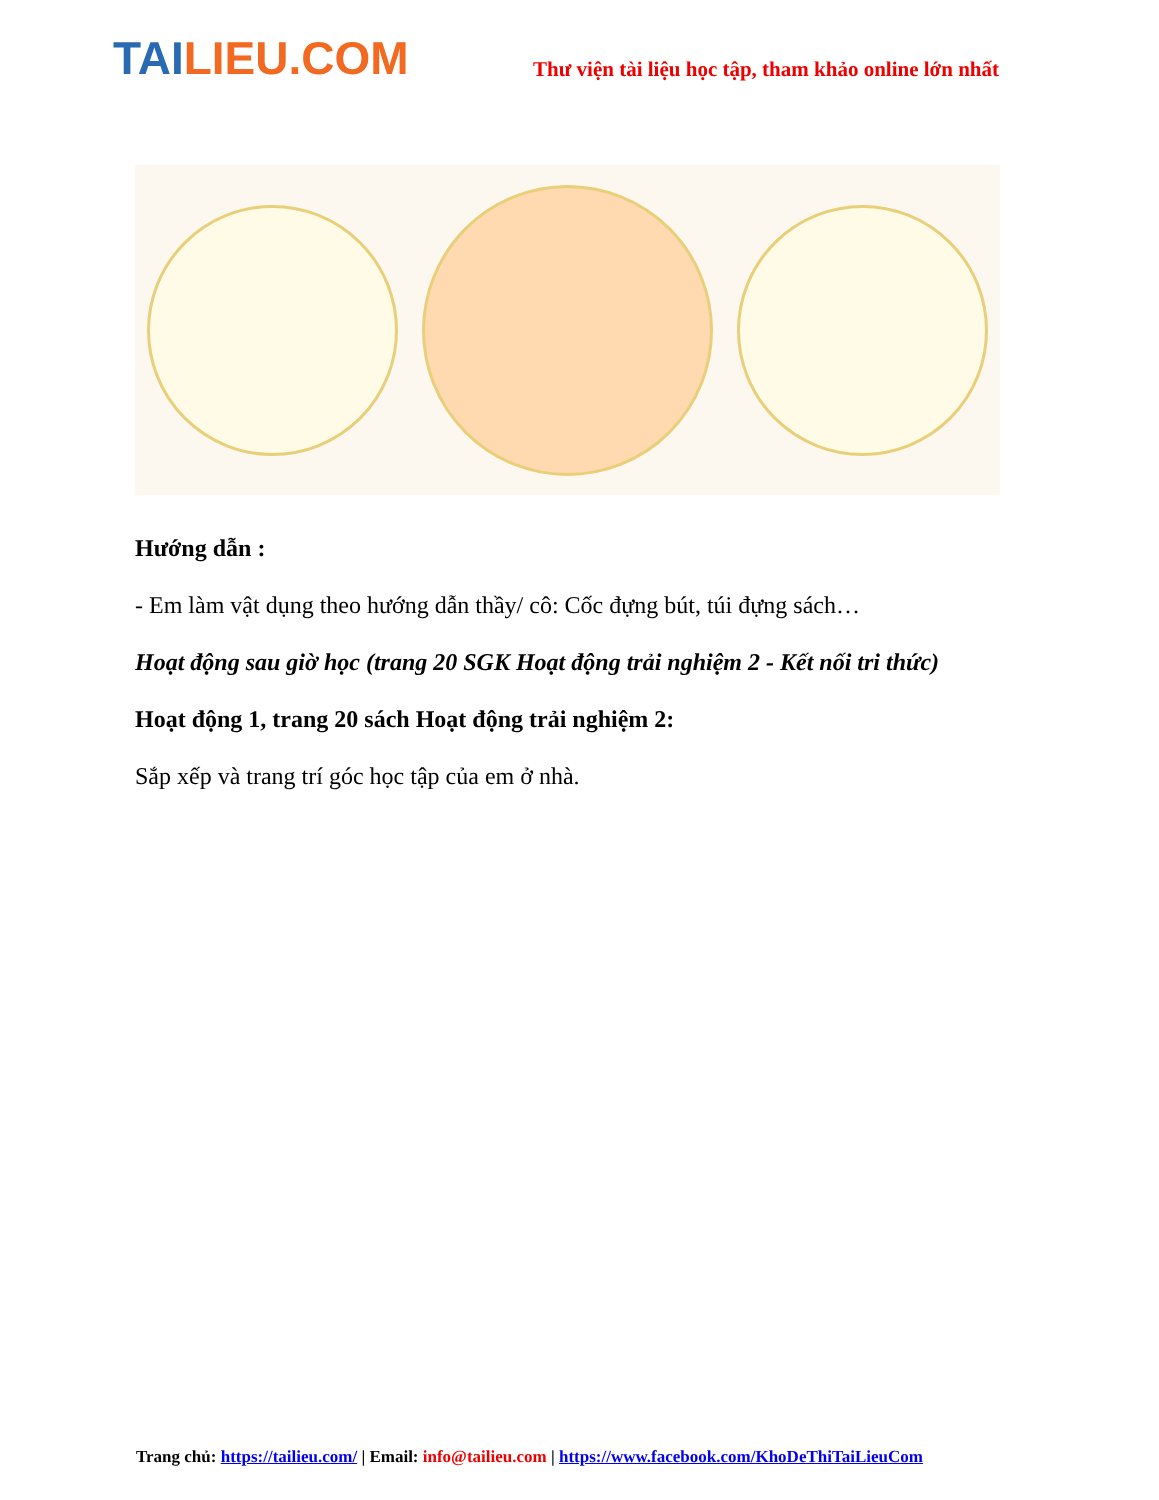TAILIEU.COM
Thư viện tài liệu học tập, tham khảo online lớn nhất
Hướng dẫn :
- Em làm vật dụng theo hướng dẫn thầy/ cô: Cốc đựng bút, túi đựng sách…
Hoạt động sau giờ học (trang 20 SGK Hoạt động trải nghiệm 2 - Kết nối tri thức)
Hoạt động 1, trang 20 sách Hoạt động trải nghiệm 2:
Sắp xếp và trang trí góc học tập của em ở nhà.
Trang chủ: https://tailieu.com/ | Email: info@tailieu.com | https://www.facebook.com/KhoDeThiTaiLieuCom